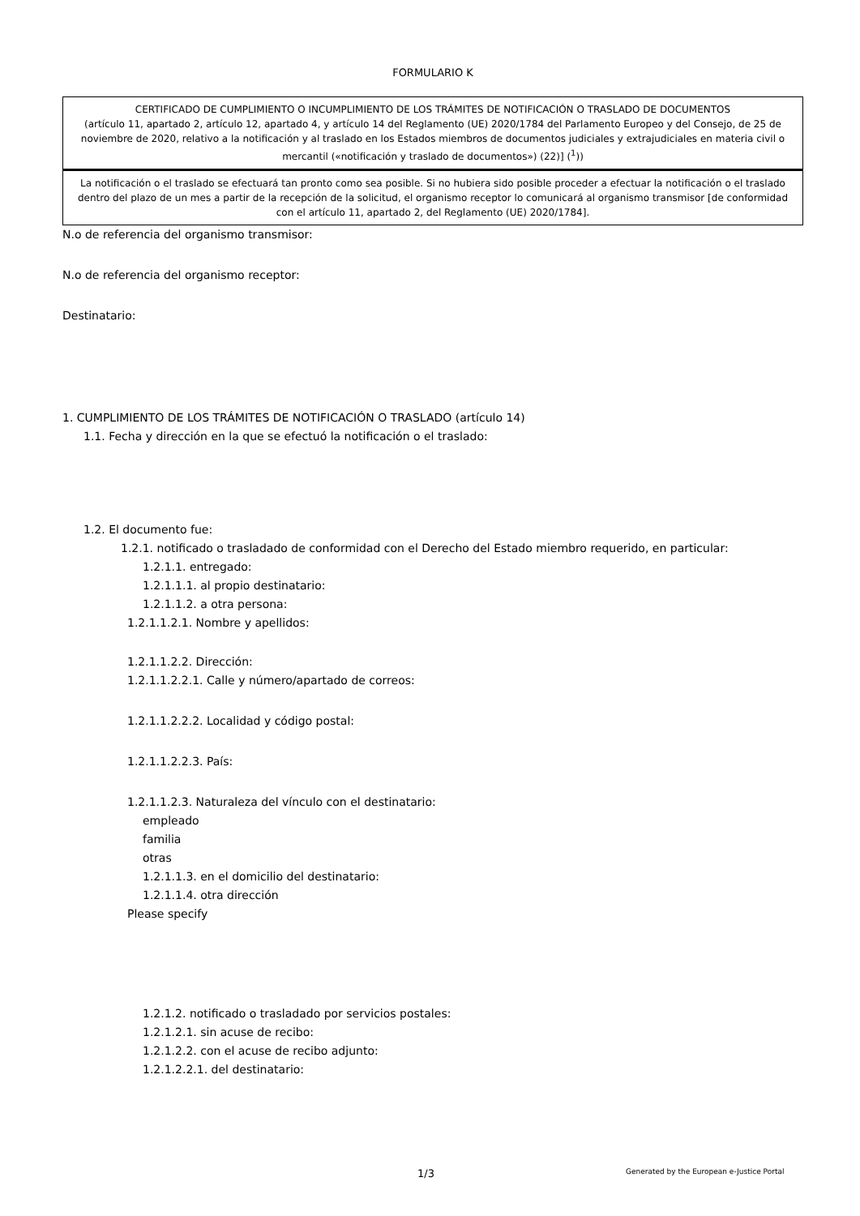FORMULARIO K
CERTIFICADO DE CUMPLIMIENTO O INCUMPLIMIENTO DE LOS TRÁMITES DE NOTIFICACIÓN O TRASLADO DE DOCUMENTOS
(artículo 11, apartado 2, artículo 12, apartado 4, y artículo 14 del Reglamento (UE) 2020/1784 del Parlamento Europeo y del Consejo, de 25 de noviembre de 2020, relativo a la notificación y al traslado en los Estados miembros de documentos judiciales y extrajudiciales en materia civil o mercantil («notificación y traslado de documentos») (22)] (<sup>1</sup>))
La notificación o el traslado se efectuará tan pronto como sea posible. Si no hubiera sido posible proceder a efectuar la notificación o el traslado dentro del plazo de un mes a partir de la recepción de la solicitud, el organismo receptor lo comunicará al organismo transmisor [de conformidad con el artículo 11, apartado 2, del Reglamento (UE) 2020/1784].
N.o de referencia del organismo transmisor:
N.o de referencia del organismo receptor:
Destinatario:
1. CUMPLIMIENTO DE LOS TRÁMITES DE NOTIFICACIÓN O TRASLADO (artículo 14)
1.1. Fecha y dirección en la que se efectuó la notificación o el traslado:
1.2. El documento fue:
1.2.1. notificado o trasladado de conformidad con el Derecho del Estado miembro requerido, en particular:
1.2.1.1. entregado:
1.2.1.1.1. al propio destinatario:
1.2.1.1.2. a otra persona:
1.2.1.1.2.1. Nombre y apellidos:
1.2.1.1.2.2. Dirección:
1.2.1.1.2.2.1. Calle y número/apartado de correos:
1.2.1.1.2.2.2. Localidad y código postal:
1.2.1.1.2.2.3. País:
1.2.1.1.2.3. Naturaleza del vínculo con el destinatario:
empleado
familia
otras
1.2.1.1.3. en el domicilio del destinatario:
1.2.1.1.4. otra dirección
Please specify
1.2.1.2. notificado o trasladado por servicios postales:
1.2.1.2.1. sin acuse de recibo:
1.2.1.2.2. con el acuse de recibo adjunto:
1.2.1.2.2.1. del destinatario:
1/3 Generated by the European e-Justice Portal